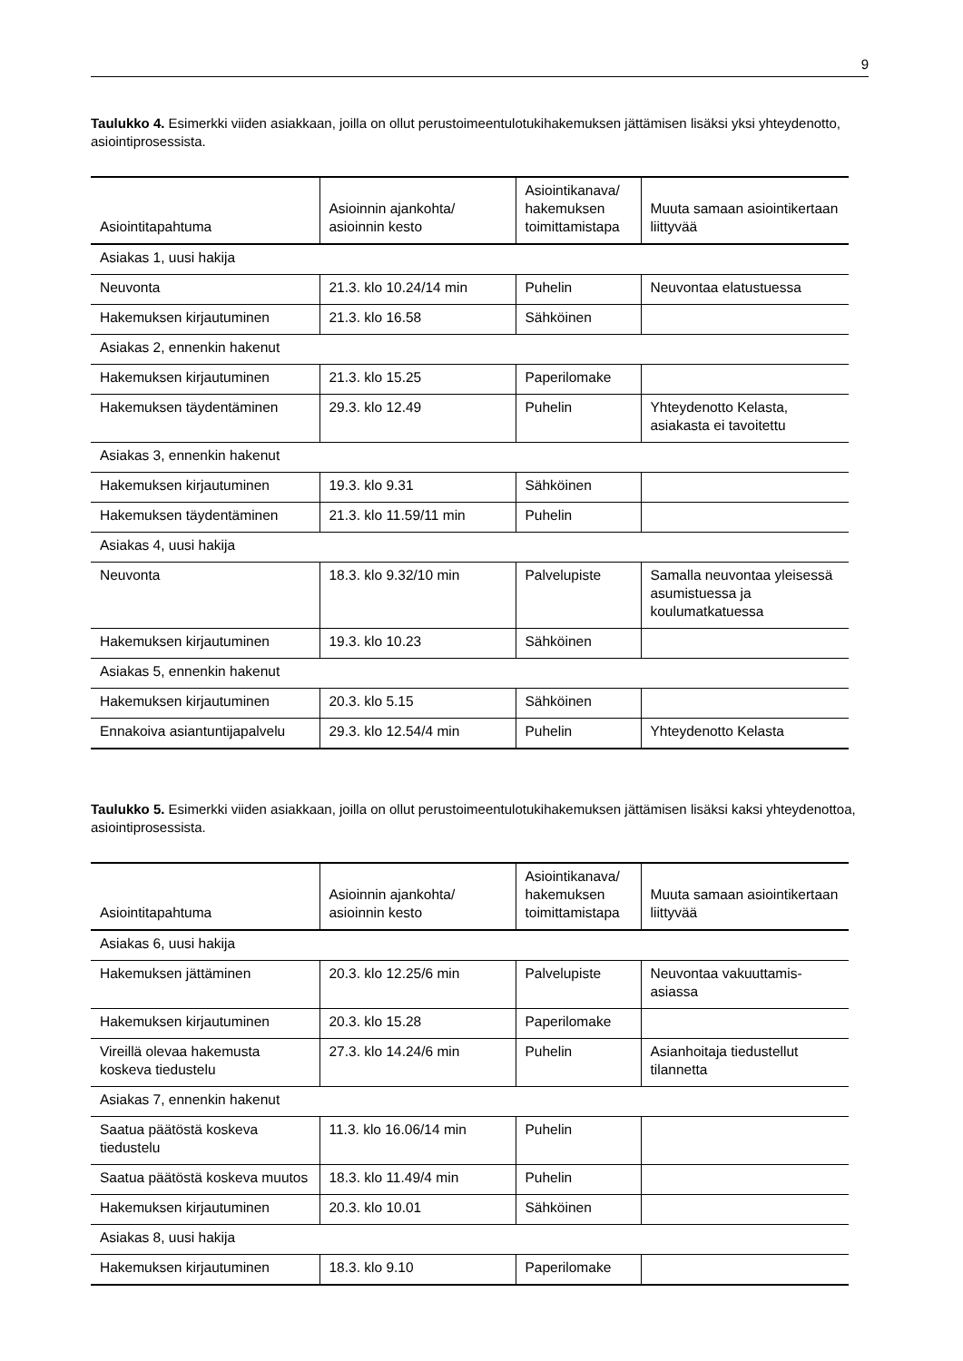9
Taulukko 4. Esimerkki viiden asiakkaan, joilla on ollut perustoimeentulotukihakemuksen jättämisen lisäksi yksi yhteydenotto, asiointiprosessista.
| Asiointitapahtuma | Asioinnin ajankohta/ asioinnin kesto | Asiointikanava/ hakemuksen toimittamistapa | Muuta samaan asiointikertaan liittyvää |
| --- | --- | --- | --- |
| Asiakas 1, uusi hakija | | | |
| Neuvonta | 21.3. klo 10.24/14 min | Puhelin | Neuvontaa elatustuessa |
| Hakemuksen kirjautuminen | 21.3. klo 16.58 | Sähköinen | |
| Asiakas 2, ennenkin hakenut | | | |
| Hakemuksen kirjautuminen | 21.3. klo 15.25 | Paperilomake | |
| Hakemuksen täydentäminen | 29.3. klo 12.49 | Puhelin | Yhteydenotto Kelasta, asiakasta ei tavoitettu |
| Asiakas 3, ennenkin hakenut | | | |
| Hakemuksen kirjautuminen | 19.3. klo 9.31 | Sähköinen | |
| Hakemuksen täydentäminen | 21.3. klo 11.59/11 min | Puhelin | |
| Asiakas 4, uusi hakija | | | |
| Neuvonta | 18.3. klo 9.32/10 min | Palvelupiste | Samalla neuvontaa yleisessä asumistuessa ja koulumatkatuessa |
| Hakemuksen kirjautuminen | 19.3. klo 10.23 | Sähköinen | |
| Asiakas 5, ennenkin hakenut | | | |
| Hakemuksen kirjautuminen | 20.3. klo 5.15 | Sähköinen | |
| Ennakoiva asiantuntijapalvelu | 29.3. klo 12.54/4 min | Puhelin | Yhteydenotto Kelasta |
Taulukko 5. Esimerkki viiden asiakkaan, joilla on ollut perustoimeentulotukihakemuksen jättämisen lisäksi kaksi yhteydenottoa, asiointiprosessista.
| Asiointitapahtuma | Asioinnin ajankohta/ asioinnin kesto | Asiointikanava/ hakemuksen toimittamistapa | Muuta samaan asiointikertaan liittyvää |
| --- | --- | --- | --- |
| Asiakas 6, uusi hakija | | | |
| Hakemuksen jättäminen | 20.3. klo 12.25/6 min | Palvelupiste | Neuvontaa vakuuttamis-asiassa |
| Hakemuksen kirjautuminen | 20.3. klo 15.28 | Paperilomake | |
| Vireillä olevaa hakemusta koskeva tiedustelu | 27.3. klo 14.24/6 min | Puhelin | Asianhoitaja tiedustellut tilannetta |
| Asiakas 7, ennenkin hakenut | | | |
| Saatua päätöstä koskeva tiedustelu | 11.3. klo 16.06/14 min | Puhelin | |
| Saatua päätöstä koskeva muutos | 18.3. klo 11.49/4 min | Puhelin | |
| Hakemuksen kirjautuminen | 20.3. klo 10.01 | Sähköinen | |
| Asiakas 8, uusi hakija | | | |
| Hakemuksen kirjautuminen | 18.3. klo 9.10 | Paperilomake | |